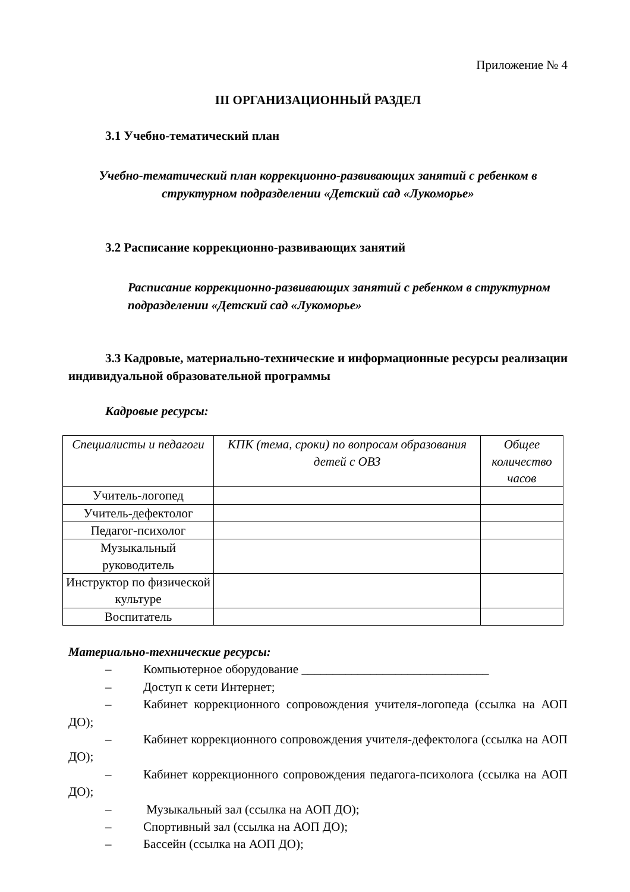Приложение № 4
III ОРГАНИЗАЦИОННЫЙ РАЗДЕЛ
3.1 Учебно-тематический план
Учебно-тематический план коррекционно-развивающих занятий с ребенком в структурном подразделении «Детский сад «Лукоморье»
3.2 Расписание коррекционно-развивающих занятий
Расписание коррекционно-развивающих занятий с ребенком в структурном подразделении «Детский сад «Лукоморье»
3.3 Кадровые, материально-технические и информационные ресурсы реализации индивидуальной образовательной программы
Кадровые ресурсы:
| Специалисты и педагоги | КПК (тема, сроки) по вопросам образования детей с ОВЗ | Общее количество часов |
| --- | --- | --- |
| Учитель-логопед | | |
| Учитель-дефектолог | | |
| Педагог-психолог | | |
| Музыкальный руководитель | | |
| Инструктор по физической культуре | | |
| Воспитатель | | |
Материально-технические ресурсы:
– Компьютерное оборудование ______________________________
– Доступ к сети Интернет;
– Кабинет коррекционного сопровождения учителя-логопеда (ссылка на АОП ДО);
– Кабинет коррекционного сопровождения учителя-дефектолога (ссылка на АОП ДО);
– Кабинет коррекционного сопровождения педагога-психолога (ссылка на АОП ДО);
– Музыкальный зал (ссылка на АОП ДО);
– Спортивный зал (ссылка на АОП ДО);
– Бассейн (ссылка на АОП ДО);